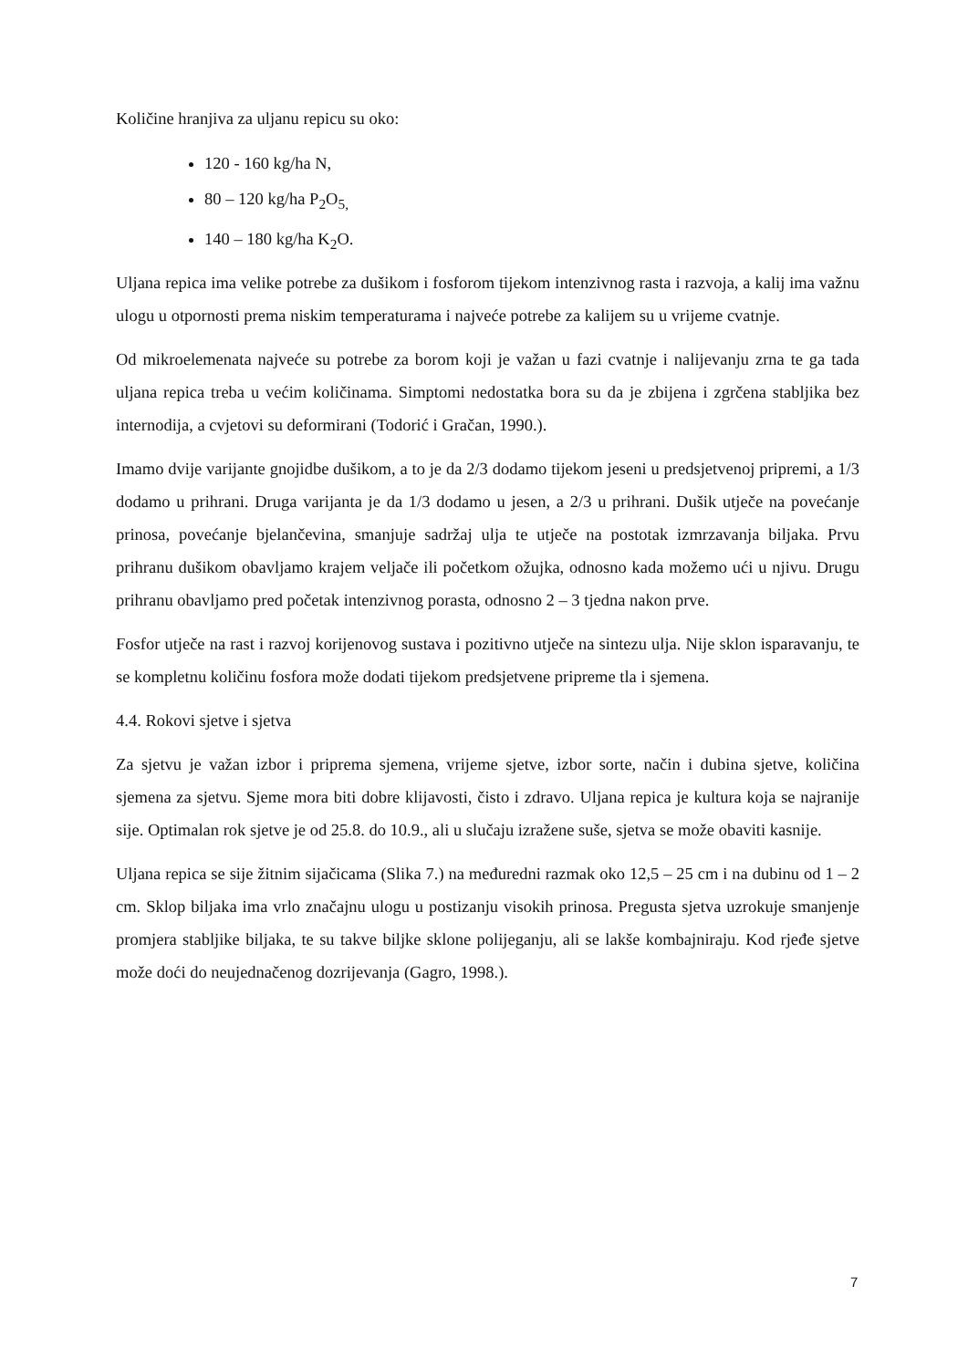Količine hranjiva za uljanu repicu su oko:
120 - 160 kg/ha N,
80 – 120 kg/ha P<sub>2</sub>O<sub>5,</sub>
140 – 180 kg/ha K<sub>2</sub>O.
Uljana repica ima velike potrebe za dušikom i fosforom tijekom intenzivnog rasta i razvoja, a kalij ima važnu ulogu u otpornosti prema niskim temperaturama i najveće potrebe za kalijem su u vrijeme cvatnje.
Od mikroelemenata najveće su potrebe za borom koji je važan u fazi cvatnje i nalijevanju zrna te ga tada uljana repica treba u većim količinama. Simptomi nedostatka bora su da je zbijena i zgrčena stabljika bez internodija, a cvjetovi su deformirani (Todorić i Gračan, 1990.).
Imamo dvije varijante gnojidbe dušikom, a to je da 2/3 dodamo tijekom jeseni u predsjetvenoj pripremi, a 1/3 dodamo u prihrani. Druga varijanta je da 1/3 dodamo u jesen, a 2/3 u prihrani. Dušik utječe na povećanje prinosa, povećanje bjelančevina, smanjuje sadržaj ulja te utječe na postotak izmrzavanja biljaka. Prvu prihranu dušikom obavljamo krajem veljače ili početkom ožujka, odnosno kada možemo ući u njivu. Drugu prihranu obavljamo pred početak intenzivnog porasta, odnosno 2 – 3 tjedna nakon prve.
Fosfor utječe na rast i razvoj korijenovog sustava i pozitivno utječe na sintezu ulja. Nije sklon isparavanju, te se kompletnu količinu fosfora može dodati tijekom predsjetvene pripreme tla i sjemena.
4.4. Rokovi sjetve i sjetva
Za sjetvu je važan izbor i priprema sjemena, vrijeme sjetve, izbor sorte, način i dubina sjetve, količina sjemena za sjetvu. Sjeme mora biti dobre klijavosti, čisto i zdravo. Uljana repica je kultura koja se najranije sije. Optimalan rok sjetve je od 25.8. do 10.9., ali u slučaju izražene suše, sjetva se može obaviti kasnije.
Uljana repica se sije žitnim sijačicama (Slika 7.) na međuredni razmak oko 12,5 – 25 cm i na dubinu od 1 – 2 cm. Sklop biljaka ima vrlo značajnu ulogu u postizanju visokih prinosa. Pregusta sjetva uzrokuje smanjenje promjera stabljike biljaka, te su takve biljke sklone polijeganju, ali se lakše kombajniraju. Kod rjeđe sjetve može doći do neujednačenog dozrijevanja (Gagro, 1998.).
7